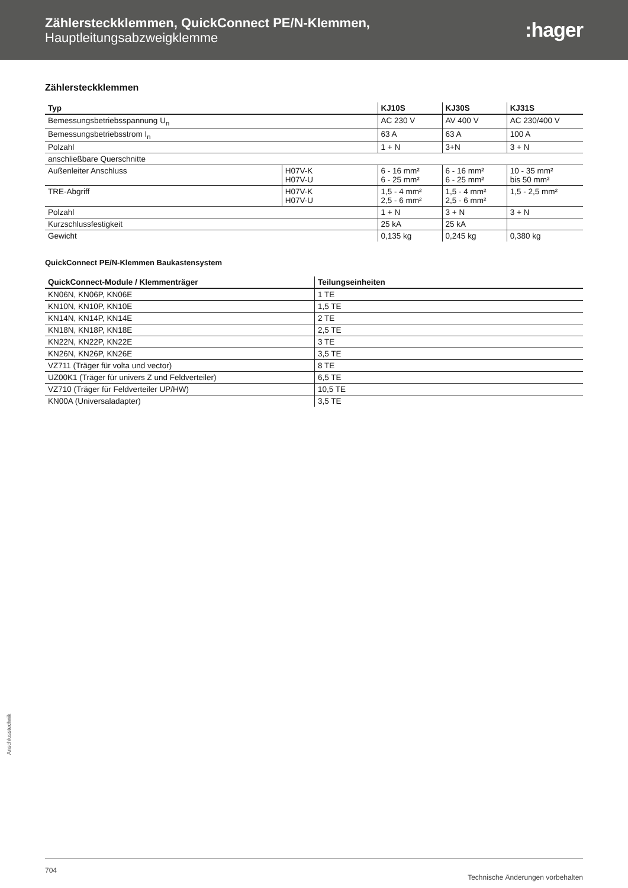Zählersteckklemmen, QuickConnect PE/N-Klemmen,
Hauptleitungsabzweigklemme
:hager
Zählersteckklemmen
| Typ | | KJ10S | KJ30S | KJ31S |
| --- | --- | --- | --- | --- |
| Bemessungsbetriebsspannung U<sub>n</sub> | | AC 230 V | AV 400 V | AC 230/400 V |
| Bemessungsbetriebsstrom I<sub>n</sub> | | 63 A | 63 A | 100 A |
| Polzahl | | 1 + N | 3+N | 3 + N |
| anschließbare Querschnitte | | | | |
| Außenleiter Anschluss | H07V-K H07V-U | 6 - 16 mm² 6 - 25 mm² | 6 - 16 mm² 6 - 25 mm² | 10 - 35 mm² bis 50 mm² |
| TRE-Abgriff | H07V-K H07V-U | 1,5 - 4 mm² 2,5 - 6 mm² | 1,5 - 4 mm² 2,5 - 6 mm² | 1,5 - 2,5 mm² |
| Polzahl | | 1 + N | 3 + N | 3 + N |
| Kurzschlussfestigkeit | | 25 kA | 25 kA | |
| Gewicht | | 0,135 kg | 0,245 kg | 0,380 kg |
QuickConnect PE/N-Klemmen Baukastensystem
| QuickConnect-Module / Klemmenträger | Teilungseinheiten |
| --- | --- |
| KN06N, KN06P, KN06E | 1 TE |
| KN10N, KN10P, KN10E | 1,5 TE |
| KN14N, KN14P, KN14E | 2 TE |
| KN18N, KN18P, KN18E | 2,5 TE |
| KN22N, KN22P, KN22E | 3 TE |
| KN26N, KN26P, KN26E | 3,5 TE |
| VZ711 (Träger für volta und vector) | 8 TE |
| UZ00K1 (Träger für univers Z und Feldverteiler) | 6,5 TE |
| VZ710 (Träger für Feldverteiler UP/HW) | 10,5 TE |
| KN00A (Universaladapter) | 3,5 TE |
Anschlusstechnik
704 Technische Änderungen vorbehalten